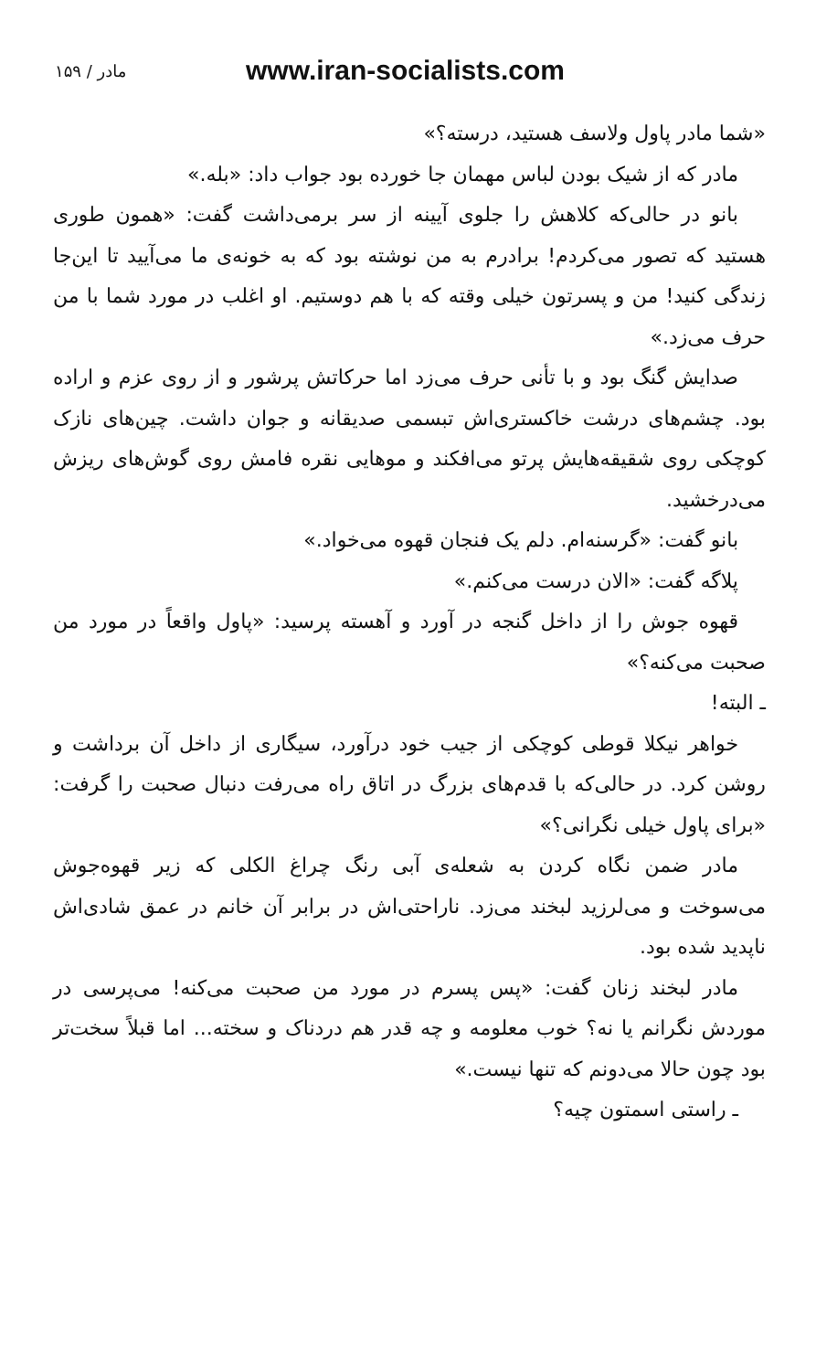۱۵۹ / مادر www.iran-socialists.com
«شما مادر پاول ولاسف هستید، درسته؟»
مادر که از شیک بودن لباس مهمان جا خورده بود جواب داد: «بله.»
بانو در حالی‌که کلاهش را جلوی آیینه از سر برمی‌داشت گفت: «همون طوری هستید که تصور می‌کردم! برادرم به من نوشته بود که به خونه‌ی ما می‌آیید تا این‌جا زندگی کنید! من و پسرتون خیلی وقته که با هم دوستیم. او اغلب در مورد شما با من حرف می‌زد.»
صدایش گنگ بود و با تأنی حرف می‌زد اما حرکاتش پرشور و از روی عزم و اراده بود. چشم‌های درشت خاکستری‌اش تبسمی صدیقانه و جوان داشت. چین‌های نازک کوچکی روی شقیقه‌هایش پرتو می‌افکند و موهایی نقره فامش روی گوش‌های ریزش می‌درخشید.
بانو گفت: «گرسنه‌ام. دلم یک فنجان قهوه می‌خواد.»
پلاگه گفت: «الان درست می‌کنم.»
قهوه جوش را از داخل گنجه در آورد و آهسته پرسید: «پاول واقعاً در مورد من صحبت می‌کنه؟»
ـ البته!
خواهر نیکلا قوطی کوچکی از جیب خود درآورد، سیگاری از داخل آن برداشت و روشن کرد. در حالی‌که با قدم‌های بزرگ در اتاق راه می‌رفت دنبال صحبت را گرفت: «برای پاول خیلی نگرانی؟»
مادر ضمن نگاه کردن به شعله‌ی آبی رنگ چراغ الکلی که زیر قهوه‌جوش می‌سوخت و می‌لرزید لبخند می‌زد. ناراحتی‌اش در برابر آن خانم در عمق شادی‌اش ناپدید شده بود.
مادر لبخند زنان گفت: «پس پسرم در مورد من صحبت می‌کنه! می‌پرسی در موردش نگرانم یا نه؟ خوب معلومه و چه قدر هم دردناک و سخته... اما قبلاً سخت‌تر بود چون حالا می‌دونم که تنها نیست.»
ـ راستی اسمتون چیه؟